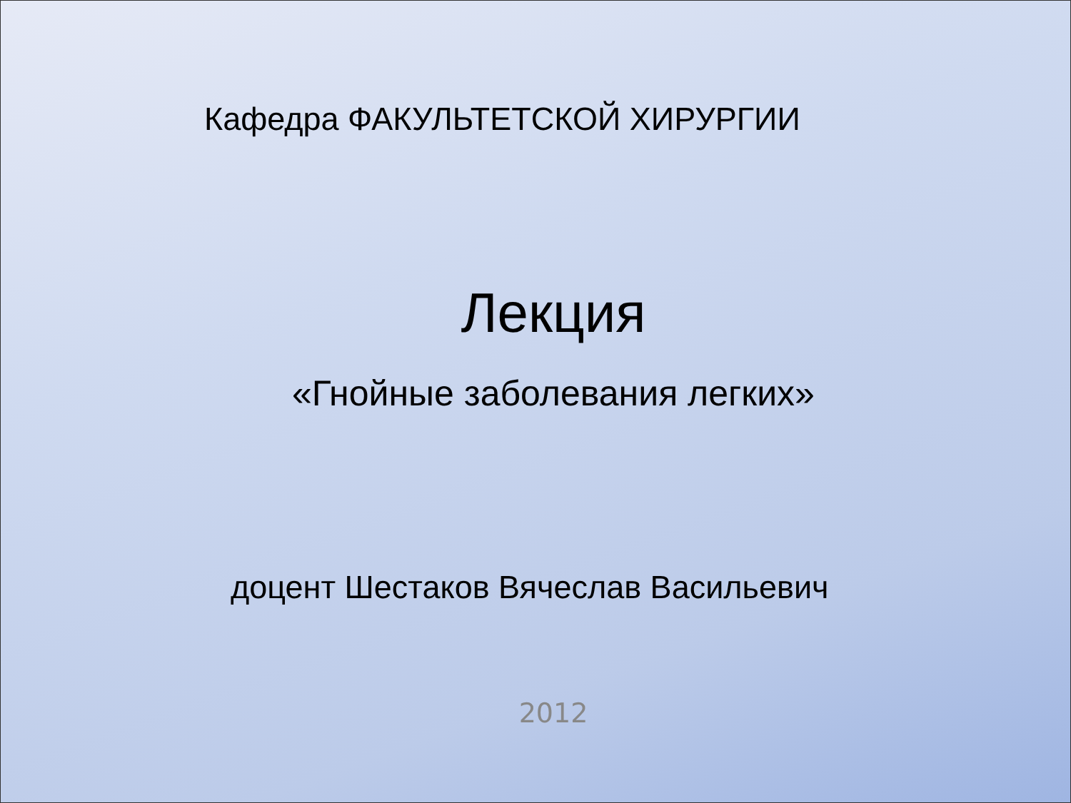Кафедра ФАКУЛЬТЕТСКОЙ ХИРУРГИИ
Лекция
«Гнойные заболевания легких»
доцент Шестаков Вячеслав Васильевич
2012